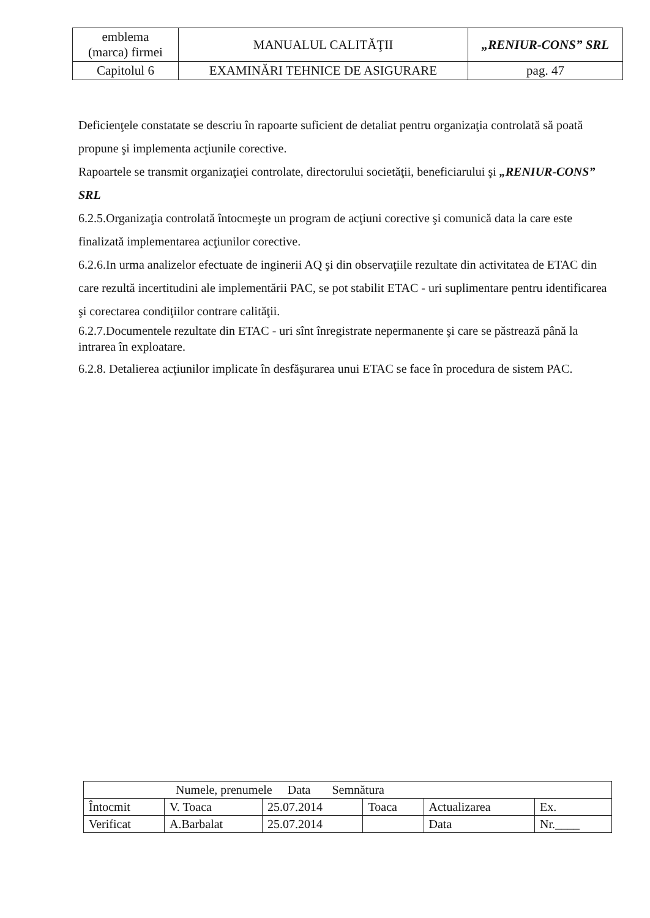| emblema (marca) firmei | MANUALUL CALITĂŢII | „RENIUR-CONS” SRL |
| Capitolul 6 | EXAMINĂRI TEHNICE DE ASIGURARE | pag. 47 |
Deficienţele constatate se descriu în rapoarte suficient de detaliat pentru organizaţia controlată să poată propune şi implementa acţiunile corective.
Rapoartele se transmit organizaţiei controlate, directorului societăţii, beneficiarului şi „RENIUR-CONS” SRL
6.2.5.Organizaţia controlată întocmeşte un program de acţiuni corective şi comunică data la care este finalizată implementarea acţiunilor corective.
6.2.6.In urma analizelor efectuate de inginerii AQ şi din observaţiile rezultate din activitatea de ETAC din care rezultă incertitudini ale implementării PAC, se pot stabilit ETAC - uri suplimentare pentru identificarea şi corectarea condiţiilor contrare calităţii.
6.2.7.Documentele rezultate din ETAC - uri sînt înregistrate nepermanente şi care se păstrează până la intrarea în exploatare.
6.2.8. Detalierea acţiunilor implicate în desfăşurarea unui ETAC se face în procedura de sistem PAC.
| Numele, prenumele Data Semnătura | | | | | |
| Întocmit | V. Toaca | 25.07.2014 | Toaca | Actualizarea | Ex. |
| Verificat | A.Barbalat | 25.07.2014 | | Data | Nr.____ |